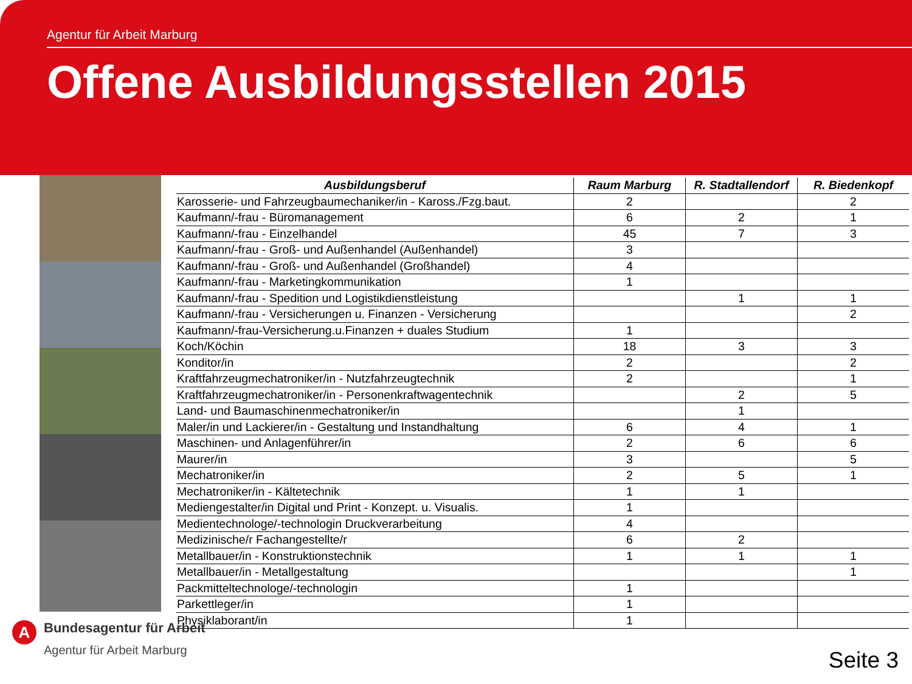Agentur für Arbeit Marburg
Offene Ausbildungsstellen 2015
| Ausbildungsberuf | Raum Marburg | R. Stadtallendorf | R. Biedenkopf |
| --- | --- | --- | --- |
| Karosserie- und Fahrzeugbaumechaniker/in - Kaross./Fzg.baut. | 2 | | 2 |
| Kaufmann/-frau - Büromanagement | 6 | 2 | 1 |
| Kaufmann/-frau - Einzelhandel | 45 | 7 | 3 |
| Kaufmann/-frau - Groß- und Außenhandel (Außenhandel) | 3 | | |
| Kaufmann/-frau - Groß- und Außenhandel (Großhandel) | 4 | | |
| Kaufmann/-frau - Marketingkommunikation | 1 | | |
| Kaufmann/-frau - Spedition und Logistikdienstleistung | | 1 | 1 |
| Kaufmann/-frau - Versicherungen u. Finanzen - Versicherung | | | 2 |
| Kaufmann/-frau-Versicherung.u.Finanzen + duales Studium | 1 | | |
| Koch/Köchin | 18 | 3 | 3 |
| Konditor/in | 2 | | 2 |
| Kraftfahrzeugmechatroniker/in - Nutzfahrzeugtechnik | 2 | | 1 |
| Kraftfahrzeugmechatroniker/in - Personenkraftwagentechnik | | 2 | 5 |
| Land- und Baumaschinenmechatroniker/in | | 1 | |
| Maler/in und Lackierer/in - Gestaltung und Instandhaltung | 6 | 4 | 1 |
| Maschinen- und Anlagenführer/in | 2 | 6 | 6 |
| Maurer/in | 3 | | 5 |
| Mechatroniker/in | 2 | 5 | 1 |
| Mechatroniker/in - Kältetechnik | 1 | 1 | |
| Mediengestalter/in Digital und Print - Konzept. u. Visualis. | 1 | | |
| Medientechnologe/-technologin Druckverarbeitung | 4 | | |
| Medizinische/r Fachangestellte/r | 6 | 2 | |
| Metallbauer/in - Konstruktionstechnik | 1 | 1 | 1 |
| Metallbauer/in - Metallgestaltung | | | 1 |
| Packmitteltechnologe/-technologin | 1 | | |
| Parkettleger/in | 1 | | |
| Physiklaborant/in | 1 | | |
A
Bundesagentur für Arbeit
Agentur für Arbeit Marburg
Seite 3